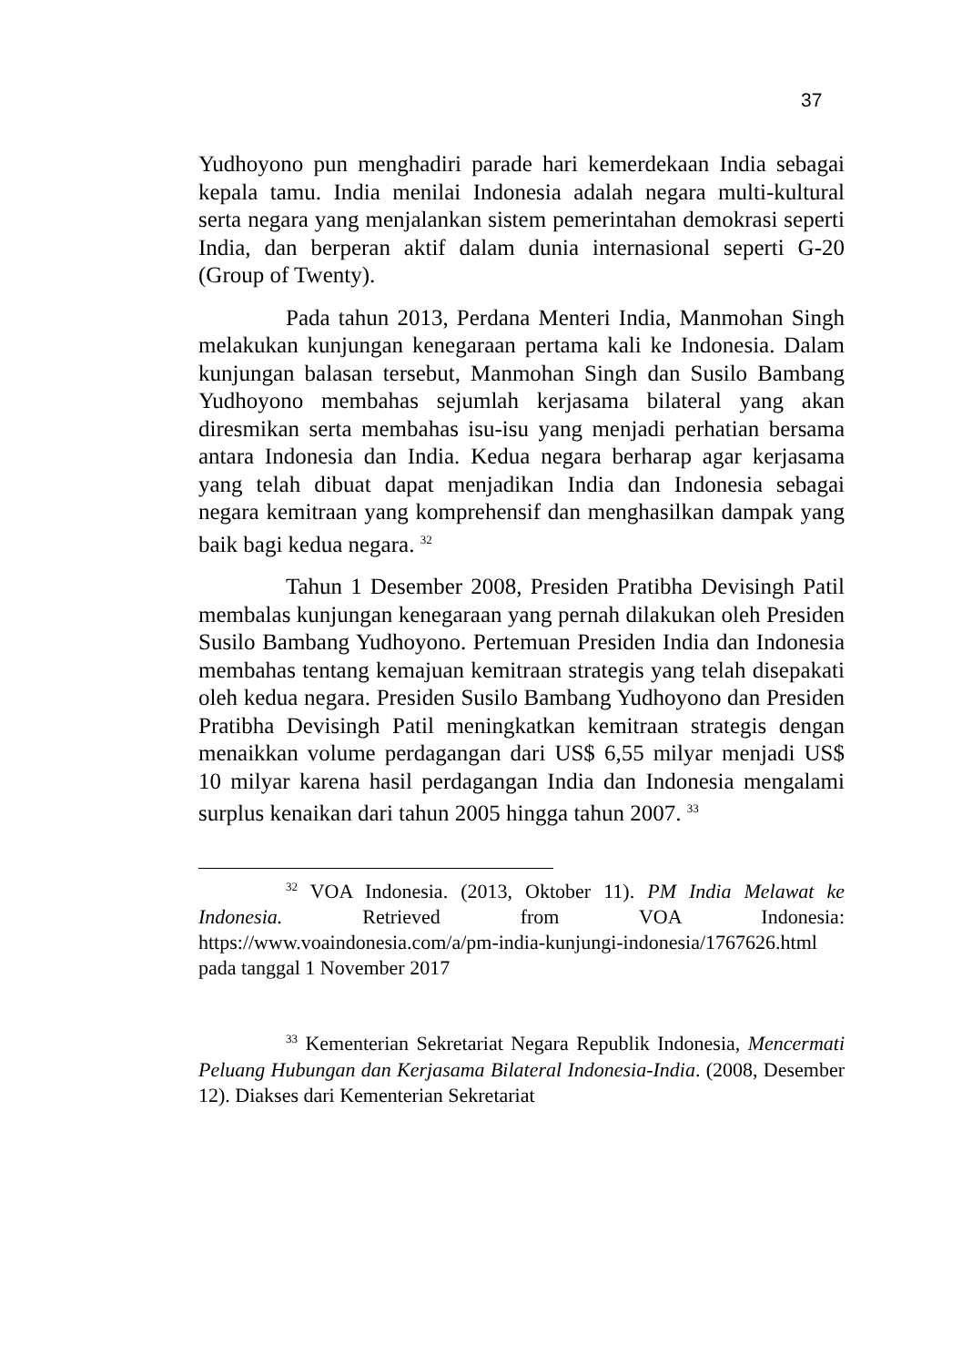37
Yudhoyono pun menghadiri parade hari kemerdekaan India sebagai kepala tamu. India menilai Indonesia adalah negara multi-kultural serta negara yang menjalankan sistem pemerintahan demokrasi seperti India, dan berperan aktif dalam dunia internasional seperti G-20 (Group of Twenty).
Pada tahun 2013, Perdana Menteri India, Manmohan Singh melakukan kunjungan kenegaraan pertama kali ke Indonesia. Dalam kunjungan balasan tersebut, Manmohan Singh dan Susilo Bambang Yudhoyono membahas sejumlah kerjasama bilateral yang akan diresmikan serta membahas isu-isu yang menjadi perhatian bersama antara Indonesia dan India. Kedua negara berharap agar kerjasama yang telah dibuat dapat menjadikan India dan Indonesia sebagai negara kemitraan yang komprehensif dan menghasilkan dampak yang baik bagi kedua negara. <sup>32</sup>
Tahun 1 Desember 2008, Presiden Pratibha Devisingh Patil membalas kunjungan kenegaraan yang pernah dilakukan oleh Presiden Susilo Bambang Yudhoyono. Pertemuan Presiden India dan Indonesia membahas tentang kemajuan kemitraan strategis yang telah disepakati oleh kedua negara. Presiden Susilo Bambang Yudhoyono dan Presiden Pratibha Devisingh Patil meningkatkan kemitraan strategis dengan menaikkan volume perdagangan dari US$ 6,55 milyar menjadi US$ 10 milyar karena hasil perdagangan India dan Indonesia mengalami surplus kenaikan dari tahun 2005 hingga tahun 2007. <sup>33</sup>
<sup>32</sup> VOA Indonesia. (2013, Oktober 11). PM India Melawat ke Indonesia. Retrieved from VOA Indonesia: https://www.voaindonesia.com/a/pm-india-kunjungi-indonesia/1767626.html pada tanggal 1 November 2017
<sup>33</sup> Kementerian Sekretariat Negara Republik Indonesia, Mencermati Peluang Hubungan dan Kerjasama Bilateral Indonesia-India. (2008, Desember 12). Diakses dari Kementerian Sekretariat